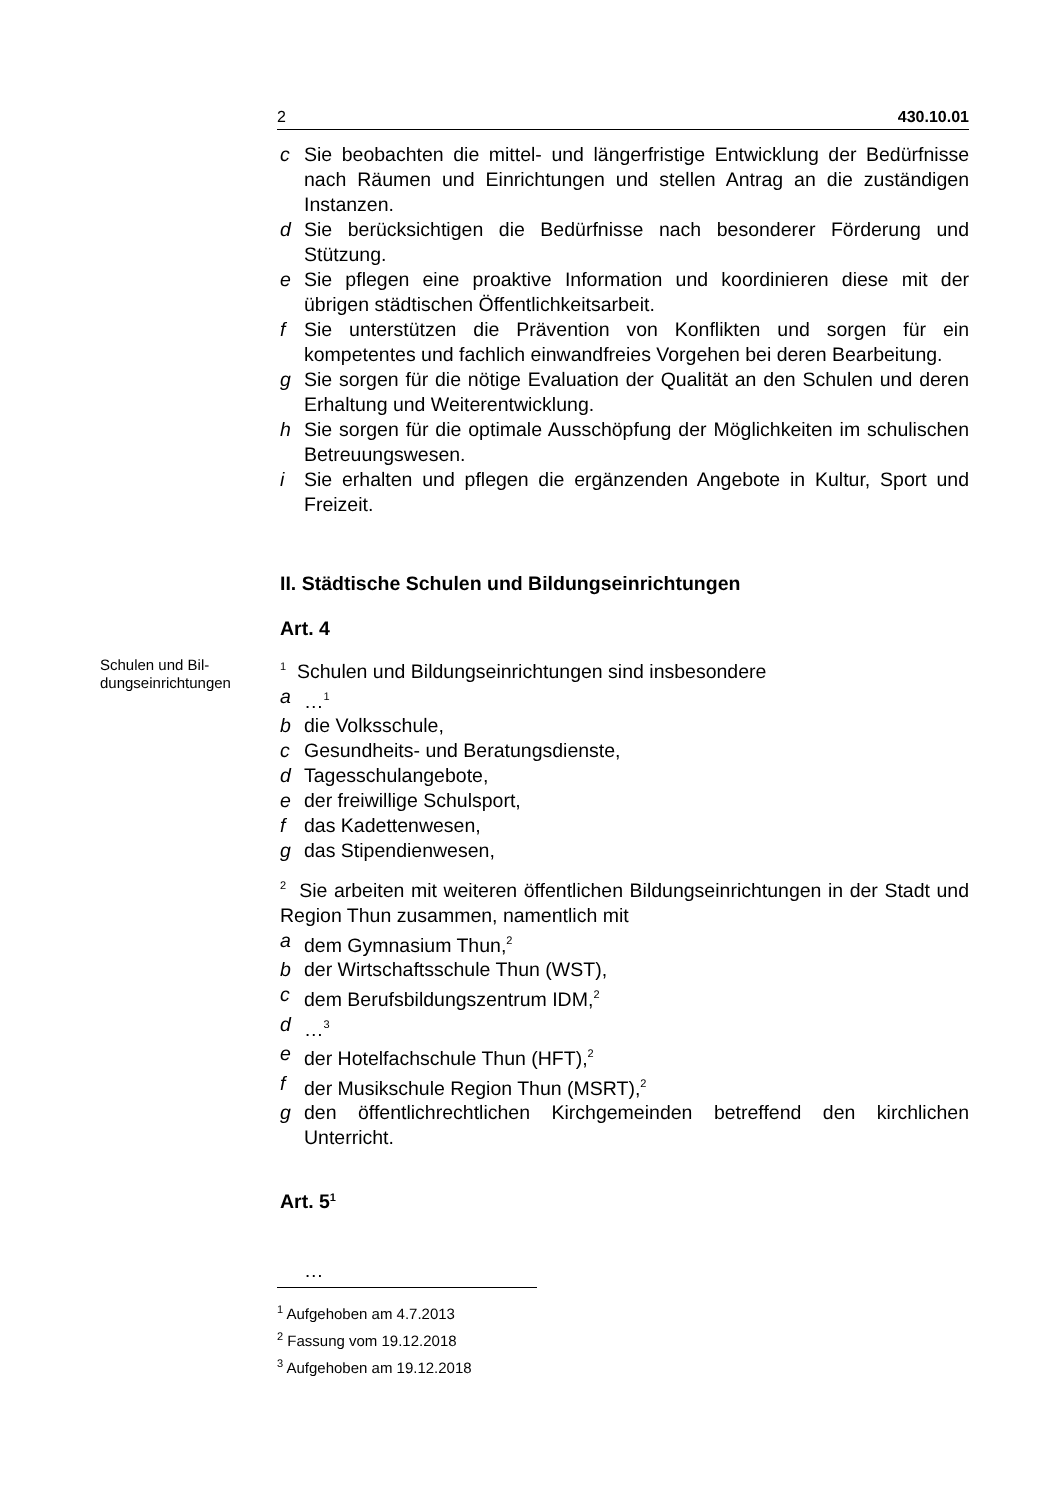2 430.10.01
c Sie beobachten die mittel- und längerfristige Entwicklung der Bedürfnisse nach Räumen und Einrichtungen und stellen Antrag an die zuständigen Instanzen.
d Sie berücksichtigen die Bedürfnisse nach besonderer Förderung und Stützung.
e Sie pflegen eine proaktive Information und koordinieren diese mit der übrigen städtischen Öffentlichkeitsarbeit.
f Sie unterstützen die Prävention von Konflikten und sorgen für ein kompetentes und fachlich einwandfreies Vorgehen bei deren Bearbeitung.
g Sie sorgen für die nötige Evaluation der Qualität an den Schulen und deren Erhaltung und Weiterentwicklung.
h Sie sorgen für die optimale Ausschöpfung der Möglichkeiten im schulischen Betreuungswesen.
i Sie erhalten und pflegen die ergänzenden Angebote in Kultur, Sport und Freizeit.
II. Städtische Schulen und Bildungseinrichtungen
Art. 4
Schulen und Bil-
dungseinrichtungen
<sup>1</sup> Schulen und Bildungseinrichtungen sind insbesondere
a …<sup>1</sup>
b die Volksschule,
c Gesundheits- und Beratungsdienste,
d Tagesschulangebote,
e der freiwillige Schulsport,
f das Kadettenwesen,
g das Stipendienwesen,
<sup>2</sup> Sie arbeiten mit weiteren öffentlichen Bildungseinrichtungen in der Stadt und Region Thun zusammen, namentlich mit
a dem Gymnasium Thun,<sup>2</sup>
b der Wirtschaftsschule Thun (WST),
c dem Berufsbildungszentrum IDM,<sup>2</sup>
d …<sup>3</sup>
e der Hotelfachschule Thun (HFT),<sup>2</sup>
f der Musikschule Region Thun (MSRT),<sup>2</sup>
g den öffentlichrechtlichen Kirchgemeinden betreffend den kirchlichen Unterricht.
Art. 5<sup>1</sup>
…
<sup>1</sup> Aufgehoben am 4.7.2013
<sup>2</sup> Fassung vom 19.12.2018
<sup>3</sup> Aufgehoben am 19.12.2018